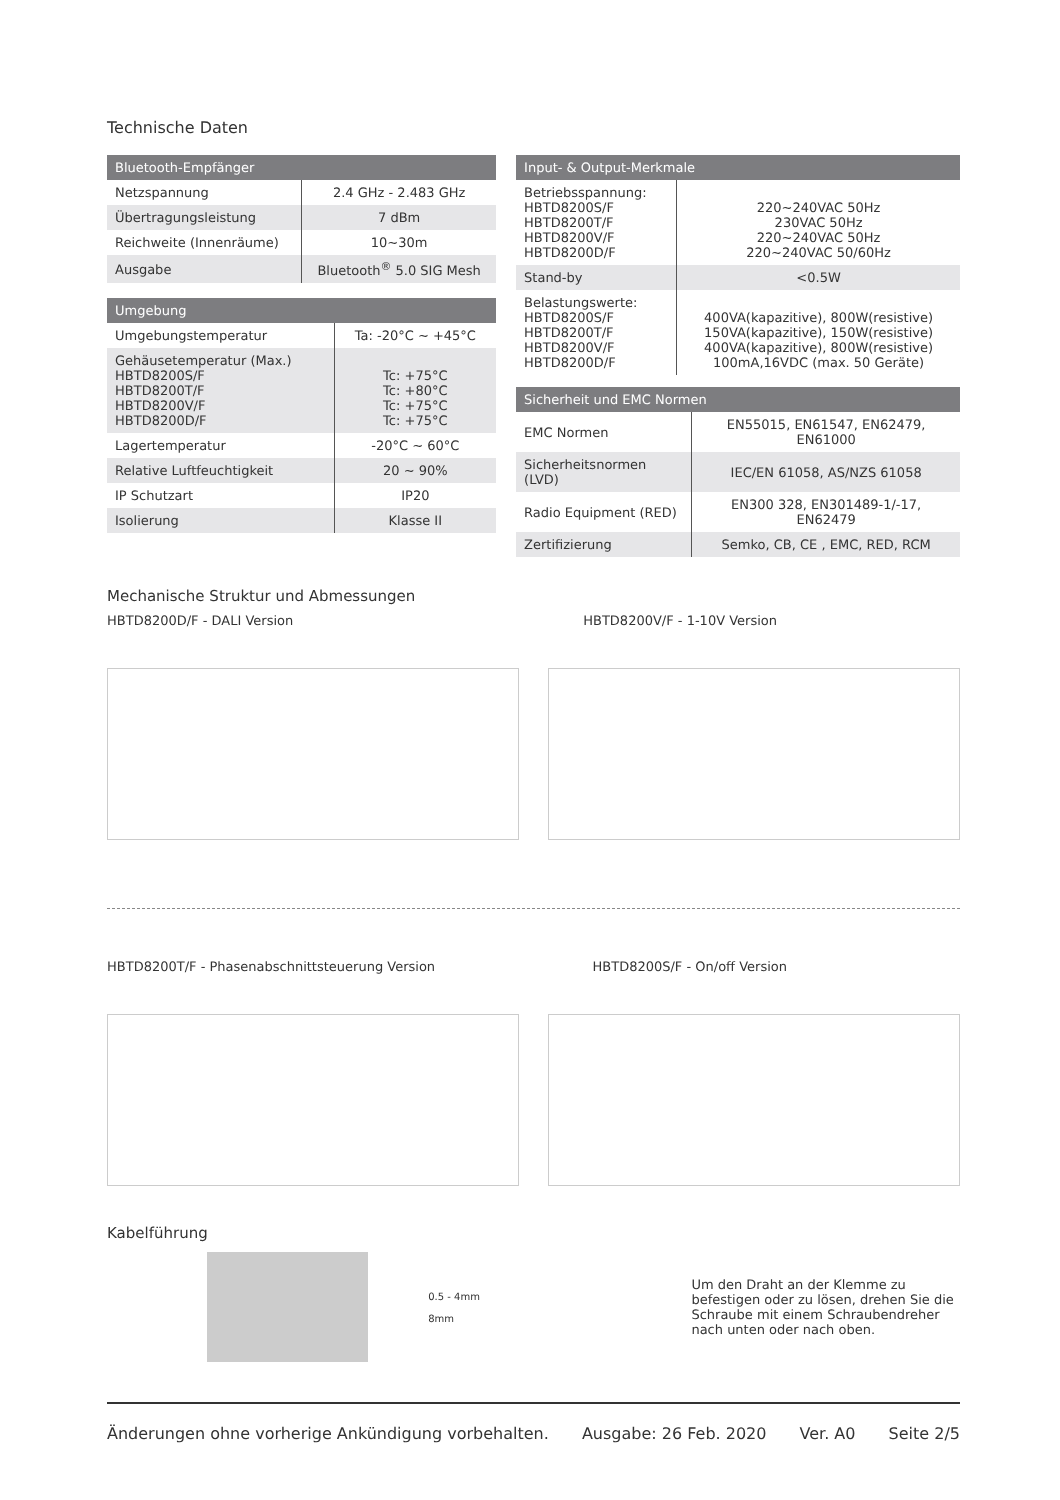Technische Daten
| Bluetooth-Empfänger | |
| --- | --- |
| Netzspannung | 2.4 GHz - 2.483 GHz |
| Übertragungsleistung | 7 dBm |
| Reichweite (Innenräume) | 10~30m |
| Ausgabe | Bluetooth<sup>®</sup> 5.0 SIG Mesh |
| Umgebung | |
| --- | --- |
| Umgebungstemperatur | Ta: -20°C ~ +45°C |
| Gehäusetemperatur (Max.) HBTD8200S/F HBTD8200T/F HBTD8200V/F HBTD8200D/F | Tc: +75°C Tc: +80°C Tc: +75°C Tc: +75°C |
| Lagertemperatur | -20°C ~ 60°C |
| Relative Luftfeuchtigkeit | 20 ~ 90% |
| IP Schutzart | IP20 |
| Isolierung | Klasse II |
| Input- & Output-Merkmale | |
| --- | --- |
| Betriebsspannung: HBTD8200S/F HBTD8200T/F HBTD8200V/F HBTD8200D/F | 220~240VAC 50Hz 230VAC 50Hz 220~240VAC 50Hz 220~240VAC 50/60Hz |
| Stand-by | <0.5W |
| Belastungswerte: HBTD8200S/F HBTD8200T/F HBTD8200V/F HBTD8200D/F | 400VA(kapazitive), 800W(resistive) 150VA(kapazitive), 150W(resistive) 400VA(kapazitive), 800W(resistive) 100mA,16VDC (max. 50 Geräte) |
| Sicherheit und EMC Normen | |
| --- | --- |
| EMC Normen | EN55015, EN61547, EN62479, EN61000 |
| Sicherheitsnormen (LVD) | IEC/EN 61058, AS/NZS 61058 |
| Radio Equipment (RED) | EN300 328, EN301489-1/-17, EN62479 |
| Zertifizierung | Semko, CB, CE , EMC, RED, RCM |
Mechanische Struktur und Abmessungen
HBTD8200D/F - DALI Version HBTD8200V/F - 1-10V Version
HBTD8200T/F - Phasenabschnittsteuerung Version HBTD8200S/F - On/off Version
Kabelführung
0.5 - 4mm
8mm
Um den Draht an der Klemme zu befestigen oder zu lösen, drehen Sie die Schraube mit einem Schraubendreher nach unten oder nach oben.
Änderungen ohne vorherige Ankündigung vorbehalten. Ausgabe: 26 Feb. 2020 Ver. A0 Seite 2/5